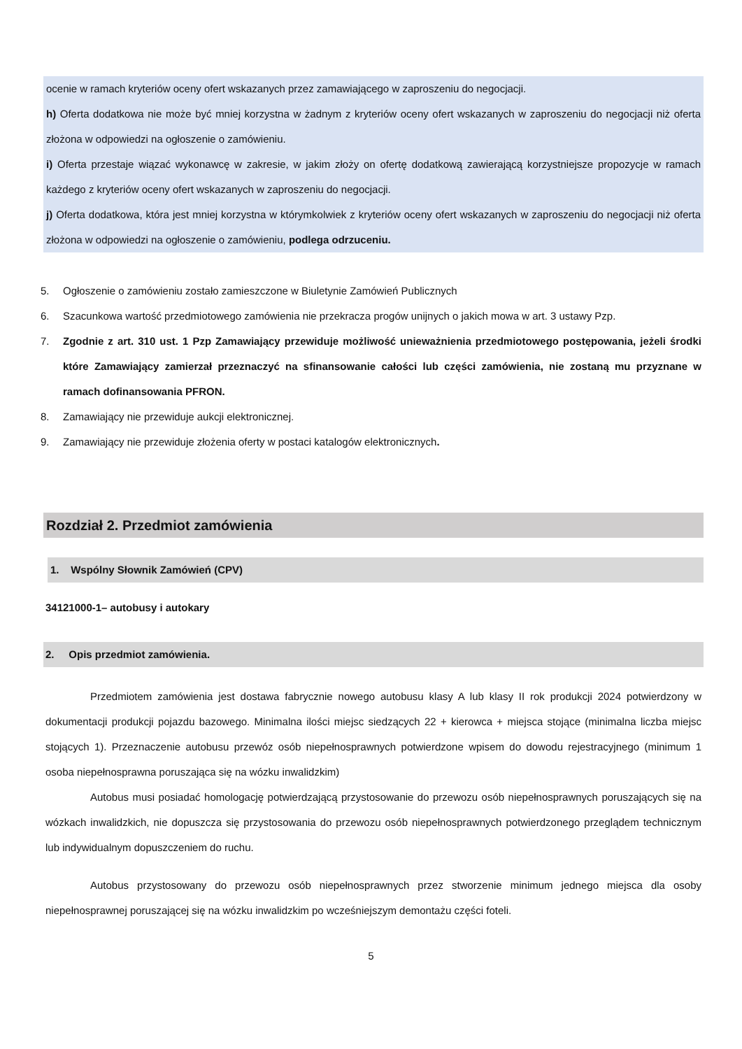ocenie w ramach kryteriów oceny ofert wskazanych przez zamawiającego w zaproszeniu do negocjacji.
h) Oferta dodatkowa nie może być mniej korzystna w żadnym z kryteriów oceny ofert wskazanych w zaproszeniu do negocjacji niż oferta złożona w odpowiedzi na ogłoszenie o zamówieniu.
i) Oferta przestaje wiązać wykonawcę w zakresie, w jakim złoży on ofertę dodatkową zawierającą korzystniejsze propozycje w ramach każdego z kryteriów oceny ofert wskazanych w zaproszeniu do negocjacji.
j) Oferta dodatkowa, która jest mniej korzystna w którymkolwiek z kryteriów oceny ofert wskazanych w zaproszeniu do negocjacji niż oferta złożona w odpowiedzi na ogłoszenie o zamówieniu, podlega odrzuceniu.
5. Ogłoszenie o zamówieniu zostało zamieszczone w Biuletynie Zamówień Publicznych
6. Szacunkowa wartość przedmiotowego zamówienia nie przekracza progów unijnych o jakich mowa w art. 3 ustawy Pzp.
7. Zgodnie z art. 310 ust. 1 Pzp Zamawiający przewiduje możliwość unieważnienia przedmiotowego postępowania, jeżeli środki które Zamawiający zamierzał przeznaczyć na sfinansowanie całości lub części zamówienia, nie zostaną mu przyznane w ramach dofinansowania PFRON.
8. Zamawiający nie przewiduje aukcji elektronicznej.
9. Zamawiający nie przewiduje złożenia oferty w postaci katalogów elektronicznych.
Rozdział 2. Przedmiot zamówienia
1. Wspólny Słownik Zamówień (CPV)
34121000-1– autobusy i autokary
2. Opis przedmiot zamówienia.
Przedmiotem zamówienia jest dostawa fabrycznie nowego autobusu klasy A lub klasy II rok produkcji 2024 potwierdzony w dokumentacji produkcji pojazdu bazowego. Minimalna ilości miejsc siedzących 22 + kierowca + miejsca stojące (minimalna liczba miejsc stojących 1). Przeznaczenie autobusu przewóz osób niepełnosprawnych potwierdzone wpisem do dowodu rejestracyjnego (minimum 1 osoba niepełnosprawna poruszająca się na wózku inwalidzkim)
Autobus musi posiadać homologację potwierdzającą przystosowanie do przewozu osób niepełnosprawnych poruszających się na wózkach inwalidzkich, nie dopuszcza się przystosowania do przewozu osób niepełnosprawnych potwierdzonego przeglądem technicznym lub indywidualnym dopuszczeniem do ruchu.
Autobus przystosowany do przewozu osób niepełnosprawnych przez stworzenie minimum jednego miejsca dla osoby niepełnosprawnej poruszającej się na wózku inwalidzkim po wcześniejszym demontażu części foteli.
5